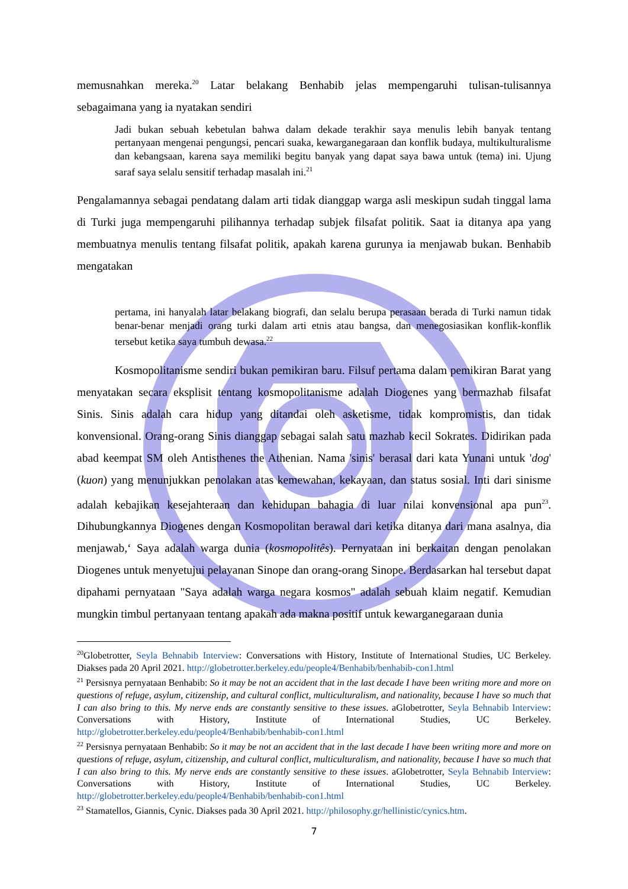memusnahkan mereka.<sup>20</sup> Latar belakang Benhabib jelas mempengaruhi tulisan-tulisannya sebagaimana yang ia nyatakan sendiri
Jadi bukan sebuah kebetulan bahwa dalam dekade terakhir saya menulis lebih banyak tentang pertanyaan mengenai pengungsi, pencari suaka, kewarganegaraan dan konflik budaya, multikulturalisme dan kebangsaan, karena saya memiliki begitu banyak yang dapat saya bawa untuk (tema) ini. Ujung saraf saya selalu sensitif terhadap masalah ini.<sup>21</sup>
Pengalamannya sebagai pendatang dalam arti tidak dianggap warga asli meskipun sudah tinggal lama di Turki juga mempengaruhi pilihannya terhadap subjek filsafat politik. Saat ia ditanya apa yang membuatnya menulis tentang filsafat politik, apakah karena gurunya ia menjawab bukan. Benhabib mengatakan
pertama, ini hanyalah latar belakang biografi, dan selalu berupa perasaan berada di Turki namun tidak benar-benar menjadi orang turki dalam arti etnis atau bangsa, dan menegosiasikan konflik-konflik tersebut ketika saya tumbuh dewasa.<sup>22</sup>
Kosmopolitanisme sendiri bukan pemikiran baru. Filsuf pertama dalam pemikiran Barat yang menyatakan secara eksplisit tentang kosmopolitanisme adalah Diogenes yang bermazhab filsafat Sinis. Sinis adalah cara hidup yang ditandai oleh asketisme, tidak kompromistis, dan tidak konvensional. Orang-orang Sinis dianggap sebagai salah satu mazhab kecil Sokrates. Didirikan pada abad keempat SM oleh Antisthenes the Athenian. Nama 'sinis' berasal dari kata Yunani untuk 'dog' (kuon) yang menunjukkan penolakan atas kemewahan, kekayaan, dan status sosial. Inti dari sinisme adalah kebajikan kesejahteraan dan kehidupan bahagia di luar nilai konvensional apa pun<sup>23</sup>. Dihubungkannya Diogenes dengan Kosmopolitan berawal dari ketika ditanya dari mana asalnya, dia menjawab,‘ Saya adalah warga dunia (kosmopolitês). Pernyataan ini berkaitan dengan penolakan Diogenes untuk menyetujui pelayanan Sinope dan orang-orang Sinope. Berdasarkan hal tersebut dapat dipahami pernyataan "Saya adalah warga negara kosmos" adalah sebuah klaim negatif. Kemudian mungkin timbul pertanyaan tentang apakah ada makna positif untuk kewarganegaraan dunia
<sup>20</sup> Globetrotter, Seyla Behnabib Interview: Conversations with History, Institute of International Studies, UC Berkeley. Diakses pada 20 April 2021. http://globetrotter.berkeley.edu/people4/Benhabib/benhabib-con1.html
<sup>21</sup> Persisnya pernyataan Benhabib: So it may be not an accident that in the last decade I have been writing more and more on questions of refuge, asylum, citizenship, and cultural conflict, multiculturalism, and nationality, because I have so much that I can also bring to this. My nerve ends are constantly sensitive to these issues. aGlobetrotter, Seyla Behnabib Interview: Conversations with History, Institute of International Studies, UC Berkeley. http://globetrotter.berkeley.edu/people4/Benhabib/benhabib-con1.html
<sup>22</sup> Persisnya pernyataan Benhabib: So it may be not an accident that in the last decade I have been writing more and more on questions of refuge, asylum, citizenship, and cultural conflict, multiculturalism, and nationality, because I have so much that I can also bring to this. My nerve ends are constantly sensitive to these issues. aGlobetrotter, Seyla Behnabib Interview: Conversations with History, Institute of International Studies, UC Berkeley. http://globetrotter.berkeley.edu/people4/Benhabib/benhabib-con1.html
<sup>23</sup> Stamatellos, Giannis, Cynic. Diakses pada 30 April 2021. http://philosophy.gr/hellinistic/cynics.htm.
7